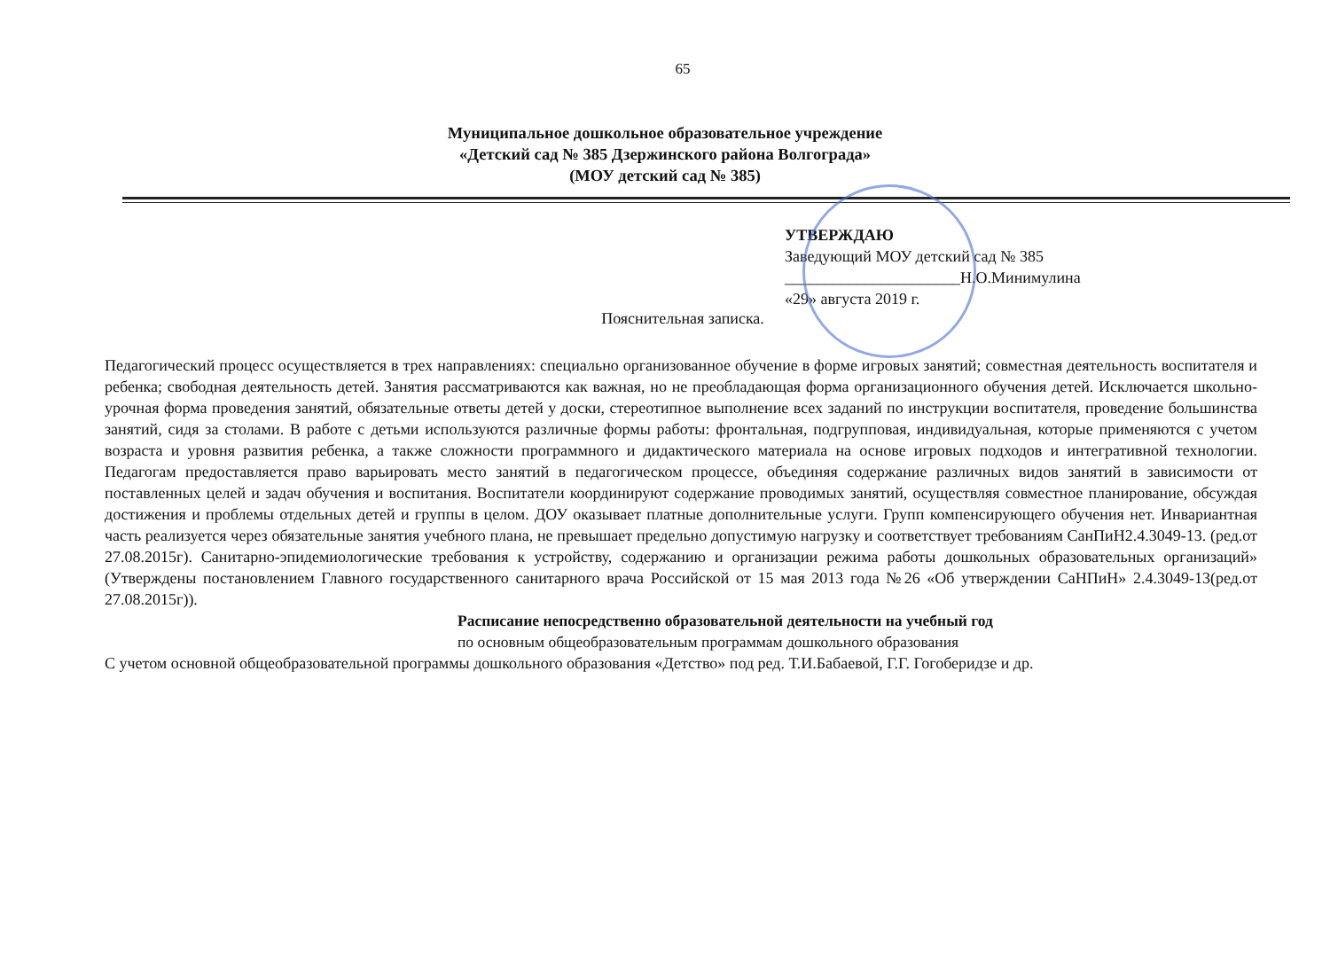65
Муниципальное дошкольное образовательное учреждение
«Детский сад № 385 Дзержинского района Волгограда»
(МОУ детский сад № 385)
УТВЕРЖДАЮ
Заведующий МОУ детский сад № 385
______________________Н.О.Минимулина
«29» августа 2019 г.
Пояснительная записка.
Педагогический процесс осуществляется в трех направлениях: специально организованное обучение в форме игровых занятий; совместная деятельность воспитателя и ребенка; свободная деятельность детей. Занятия рассматриваются как важная, но не преобладающая форма организационного обучения детей. Исключается школьно-урочная форма проведения занятий, обязательные ответы детей у доски, стереотипное выполнение всех заданий по инструкции воспитателя, проведение большинства занятий, сидя за столами. В работе с детьми используются различные формы работы: фронтальная, подгрупповая, индивидуальная, которые применяются с учетом возраста и уровня развития ребенка, а также сложности программного и дидактического материала на основе игровых подходов и интегративной технологии. Педагогам предоставляется право варьировать место занятий в педагогическом процессе, объединяя содержание различных видов занятий в зависимости от поставленных целей и задач обучения и воспитания. Воспитатели координируют содержание проводимых занятий, осуществляя совместное планирование, обсуждая достижения и проблемы отдельных детей и группы в целом. ДОУ оказывает платные дополнительные услуги. Групп компенсирующего обучения нет. Инвариантная часть реализуется через обязательные занятия учебного плана, не превышает предельно допустимую нагрузку и соответствует требованиям СанПиН2.4.3049-13. (ред.от 27.08.2015г). Санитарно-эпидемиологические требования к устройству, содержанию и организации режима работы дошкольных образовательных организаций» (Утверждены постановлением Главного государственного санитарного врача Российской от 15 мая 2013 года №26 «Об утверждении СаНПиН» 2.4.3049-13(ред.от 27.08.2015г)).
Расписание непосредственно образовательной деятельности на учебный год
по основным общеобразовательным программам дошкольного образования
С учетом основной общеобразовательной программы дошкольного образования «Детство» под ред. Т.И.Бабаевой, Г.Г. Гогоберидзе и др.